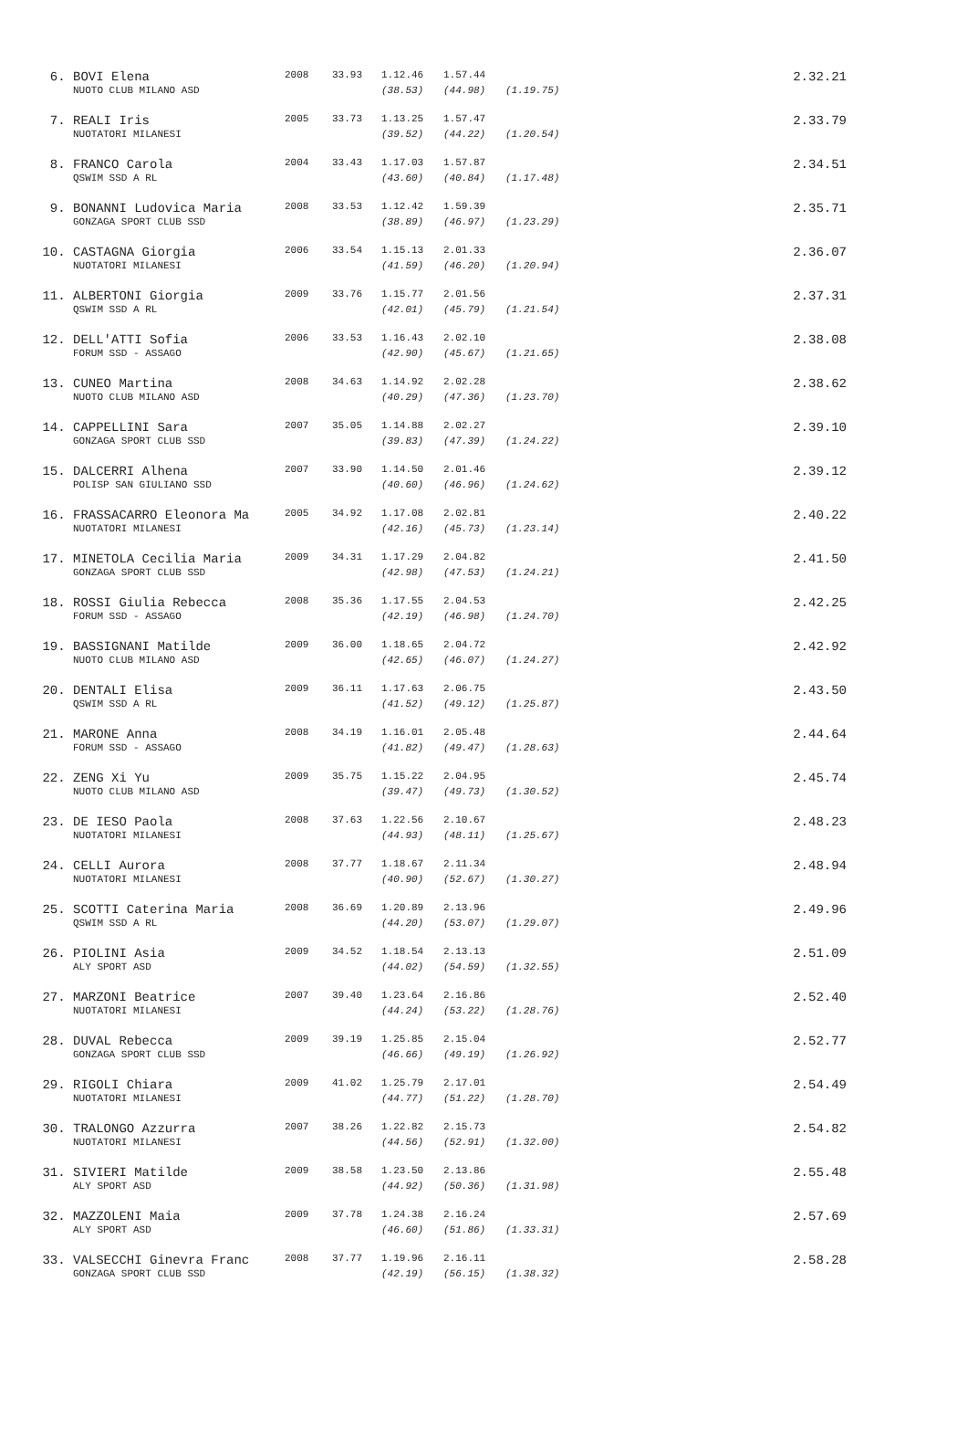| 6. | BOVI Elena | 2008 | 33.93 | 1.12.46 | 1.57.44 | | 2.32.21 |
| | NUOTO CLUB MILANO ASD | | | (38.53) | (44.98) | (1.19.75) | |
| 7. | REALI Iris | 2005 | 33.73 | 1.13.25 | 1.57.47 | | 2.33.79 |
| | NUOTATORI MILANESI | | | (39.52) | (44.22) | (1.20.54) | |
| 8. | FRANCO Carola | 2004 | 33.43 | 1.17.03 | 1.57.87 | | 2.34.51 |
| | QSWIM SSD A RL | | | (43.60) | (40.84) | (1.17.48) | |
| 9. | BONANNI Ludovica Maria | 2008 | 33.53 | 1.12.42 | 1.59.39 | | 2.35.71 |
| | GONZAGA SPORT CLUB SSD | | | (38.89) | (46.97) | (1.23.29) | |
| 10. | CASTAGNA Giorgia | 2006 | 33.54 | 1.15.13 | 2.01.33 | | 2.36.07 |
| | NUOTATORI MILANESI | | | (41.59) | (46.20) | (1.20.94) | |
| 11. | ALBERTONI Giorgia | 2009 | 33.76 | 1.15.77 | 2.01.56 | | 2.37.31 |
| | QSWIM SSD A RL | | | (42.01) | (45.79) | (1.21.54) | |
| 12. | DELL'ATTI Sofia | 2006 | 33.53 | 1.16.43 | 2.02.10 | | 2.38.08 |
| | FORUM SSD - ASSAGO | | | (42.90) | (45.67) | (1.21.65) | |
| 13. | CUNEO Martina | 2008 | 34.63 | 1.14.92 | 2.02.28 | | 2.38.62 |
| | NUOTO CLUB MILANO ASD | | | (40.29) | (47.36) | (1.23.70) | |
| 14. | CAPPELLINI Sara | 2007 | 35.05 | 1.14.88 | 2.02.27 | | 2.39.10 |
| | GONZAGA SPORT CLUB SSD | | | (39.83) | (47.39) | (1.24.22) | |
| 15. | DALCERRI Alhena | 2007 | 33.90 | 1.14.50 | 2.01.46 | | 2.39.12 |
| | POLISP SAN GIULIANO SSD | | | (40.60) | (46.96) | (1.24.62) | |
| 16. | FRASSACARRO Eleonora Ma | 2005 | 34.92 | 1.17.08 | 2.02.81 | | 2.40.22 |
| | NUOTATORI MILANESI | | | (42.16) | (45.73) | (1.23.14) | |
| 17. | MINETOLA Cecilia Maria | 2009 | 34.31 | 1.17.29 | 2.04.82 | | 2.41.50 |
| | GONZAGA SPORT CLUB SSD | | | (42.98) | (47.53) | (1.24.21) | |
| 18. | ROSSI Giulia Rebecca | 2008 | 35.36 | 1.17.55 | 2.04.53 | | 2.42.25 |
| | FORUM SSD - ASSAGO | | | (42.19) | (46.98) | (1.24.70) | |
| 19. | BASSIGNANI Matilde | 2009 | 36.00 | 1.18.65 | 2.04.72 | | 2.42.92 |
| | NUOTO CLUB MILANO ASD | | | (42.65) | (46.07) | (1.24.27) | |
| 20. | DENTALI Elisa | 2009 | 36.11 | 1.17.63 | 2.06.75 | | 2.43.50 |
| | QSWIM SSD A RL | | | (41.52) | (49.12) | (1.25.87) | |
| 21. | MARONE Anna | 2008 | 34.19 | 1.16.01 | 2.05.48 | | 2.44.64 |
| | FORUM SSD - ASSAGO | | | (41.82) | (49.47) | (1.28.63) | |
| 22. | ZENG Xi Yu | 2009 | 35.75 | 1.15.22 | 2.04.95 | | 2.45.74 |
| | NUOTO CLUB MILANO ASD | | | (39.47) | (49.73) | (1.30.52) | |
| 23. | DE IESO Paola | 2008 | 37.63 | 1.22.56 | 2.10.67 | | 2.48.23 |
| | NUOTATORI MILANESI | | | (44.93) | (48.11) | (1.25.67) | |
| 24. | CELLI Aurora | 2008 | 37.77 | 1.18.67 | 2.11.34 | | 2.48.94 |
| | NUOTATORI MILANESI | | | (40.90) | (52.67) | (1.30.27) | |
| 25. | SCOTTI Caterina Maria | 2008 | 36.69 | 1.20.89 | 2.13.96 | | 2.49.96 |
| | QSWIM SSD A RL | | | (44.20) | (53.07) | (1.29.07) | |
| 26. | PIOLINI Asia | 2009 | 34.52 | 1.18.54 | 2.13.13 | | 2.51.09 |
| | ALY SPORT ASD | | | (44.02) | (54.59) | (1.32.55) | |
| 27. | MARZONI Beatrice | 2007 | 39.40 | 1.23.64 | 2.16.86 | | 2.52.40 |
| | NUOTATORI MILANESI | | | (44.24) | (53.22) | (1.28.76) | |
| 28. | DUVAL Rebecca | 2009 | 39.19 | 1.25.85 | 2.15.04 | | 2.52.77 |
| | GONZAGA SPORT CLUB SSD | | | (46.66) | (49.19) | (1.26.92) | |
| 29. | RIGOLI Chiara | 2009 | 41.02 | 1.25.79 | 2.17.01 | | 2.54.49 |
| | NUOTATORI MILANESI | | | (44.77) | (51.22) | (1.28.70) | |
| 30. | TRALONGO Azzurra | 2007 | 38.26 | 1.22.82 | 2.15.73 | | 2.54.82 |
| | NUOTATORI MILANESI | | | (44.56) | (52.91) | (1.32.00) | |
| 31. | SIVIERI Matilde | 2009 | 38.58 | 1.23.50 | 2.13.86 | | 2.55.48 |
| | ALY SPORT ASD | | | (44.92) | (50.36) | (1.31.98) | |
| 32. | MAZZOLENI Maia | 2009 | 37.78 | 1.24.38 | 2.16.24 | | 2.57.69 |
| | ALY SPORT ASD | | | (46.60) | (51.86) | (1.33.31) | |
| 33. | VALSECCHI Ginevra Franc | 2008 | 37.77 | 1.19.96 | 2.16.11 | | 2.58.28 |
| | GONZAGA SPORT CLUB SSD | | | (42.19) | (56.15) | (1.38.32) | |